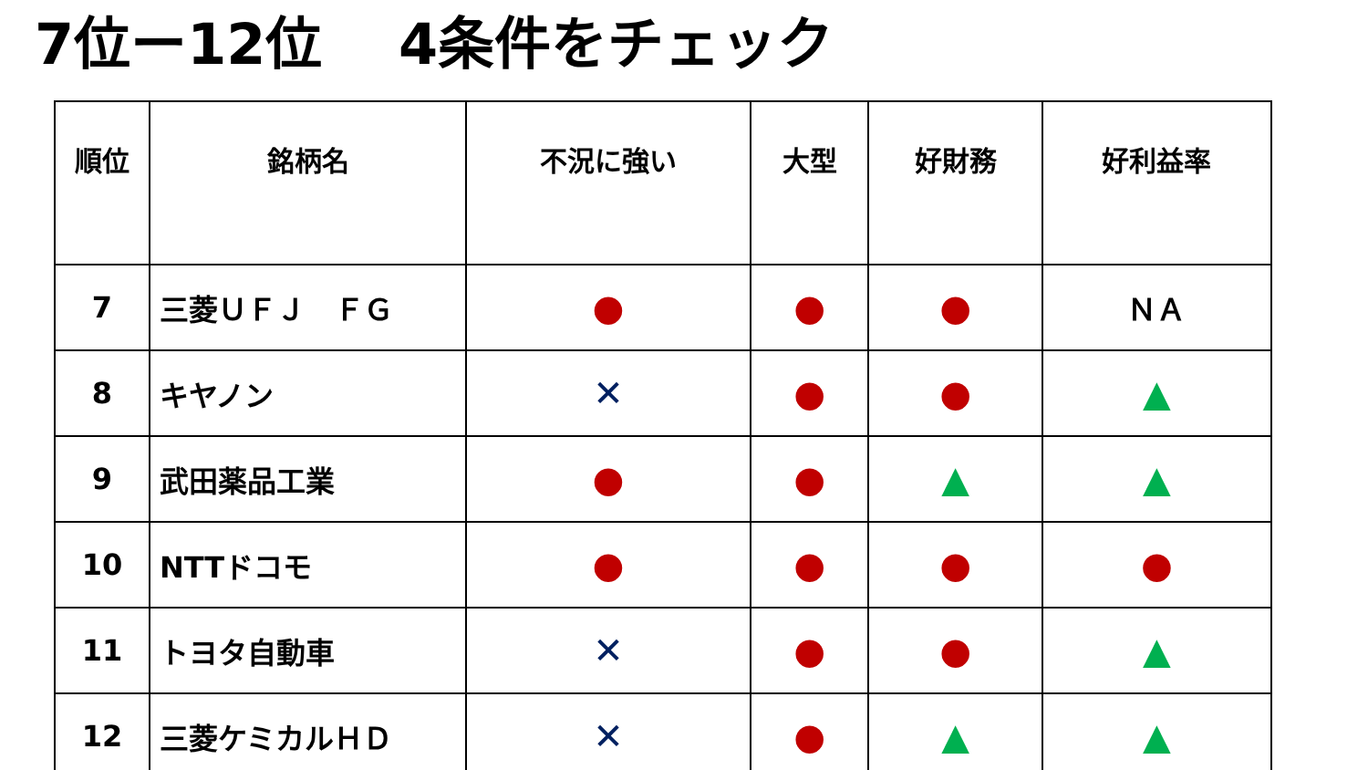7位ー12位　 4条件をチェック
| 順位 | 銘柄名 | 不況に強い | 大型 | 好財務 | 好利益率 |
| --- | --- | --- | --- | --- | --- |
| 7 | 三菱ＵＦＪ ＦＧ | ● | ● | ● | ＮＡ |
| 8 | キヤノン | ✕ | ● | ● | ▲ |
| 9 | 武田薬品工業 | ● | ● | ▲ | ▲ |
| 10 | NTTドコモ | ● | ● | ● | ● |
| 11 | トヨタ自動車 | ✕ | ● | ● | ▲ |
| 12 | 三菱ケミカルＨＤ | ✕ | ● | ▲ | ▲ |